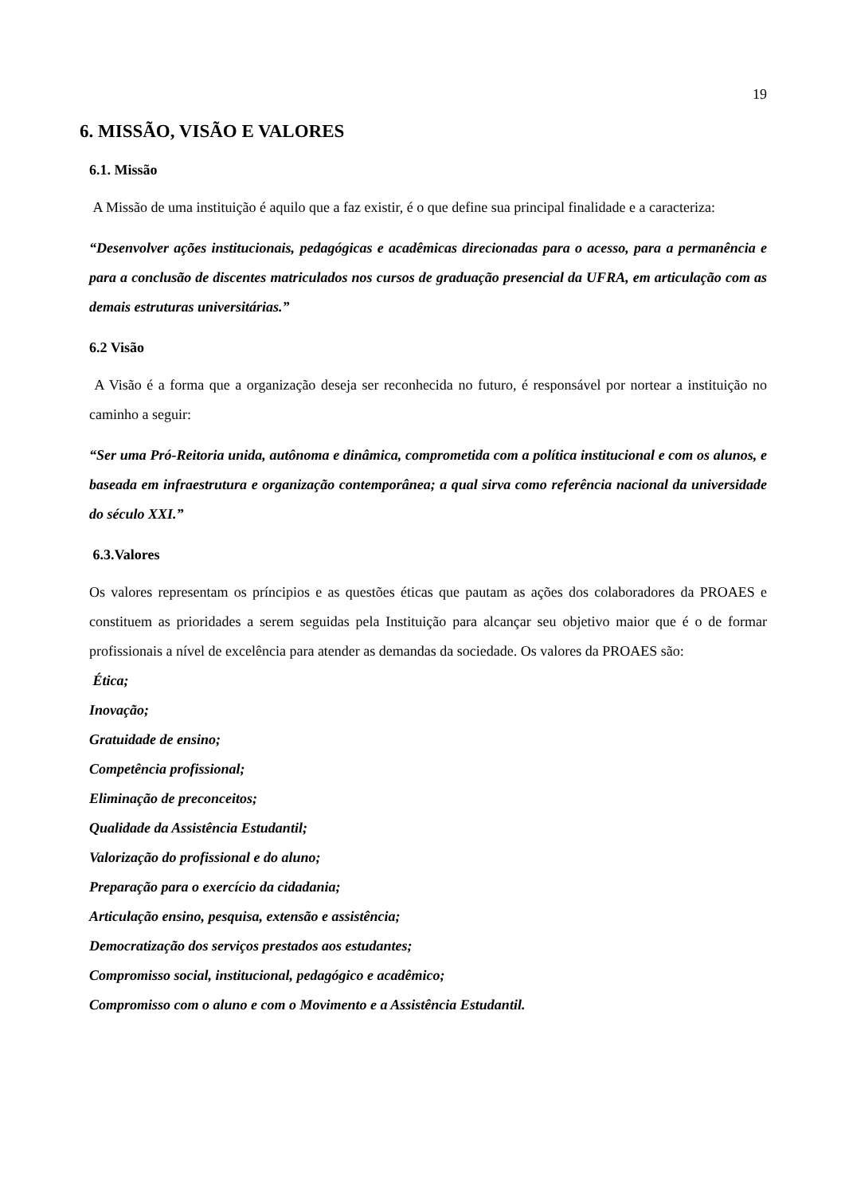19
6. MISSÃO, VISÃO E VALORES
6.1. Missão
A Missão de uma instituição é aquilo que a faz existir, é o que define sua principal finalidade e a caracteriza:
“Desenvolver ações institucionais, pedagógicas e acadêmicas direcionadas para o acesso, para a permanência e para a conclusão de discentes matriculados nos cursos de graduação presencial da UFRA, em articulação com as demais estruturas universitárias.”
6.2 Visão
A Visão é a forma que a organização deseja ser reconhecida no futuro, é responsável por nortear a instituição no caminho a seguir:
“Ser uma Pró-Reitoria unida, autônoma e dinâmica, comprometida com a política institucional e com os alunos, e baseada em infraestrutura e organização contemporânea; a qual sirva como referência nacional da universidade do século XXI.”
6.3.Valores
Os valores representam os príncipios e as questões éticas que pautam as ações dos colaboradores da PROAES e constituem as prioridades a serem seguidas pela Instituição para alcançar seu objetivo maior que é o de formar profissionais a nível de excelência para atender as demandas da sociedade. Os valores da PROAES são:
Ética;
Inovação;
Gratuidade de ensino;
Competência profissional;
Eliminação de preconceitos;
Qualidade da Assistência Estudantil;
Valorização do profissional e do aluno;
Preparação para o exercício da cidadania;
Articulação ensino, pesquisa, extensão e assistência;
Democratização dos serviços prestados aos estudantes;
Compromisso social, institucional, pedagógico e acadêmico;
Compromisso com o aluno e com o Movimento e a Assistência Estudantil.